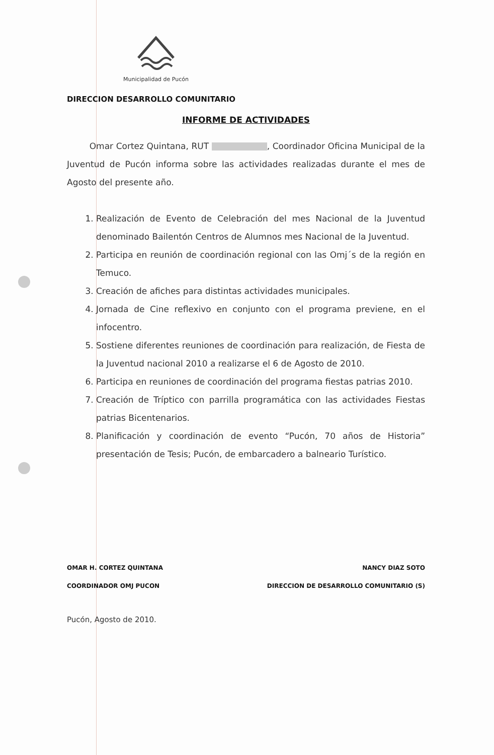Municipalidad de Pucón
DIRECCION DESARROLLO COMUNITARIO
INFORME DE ACTIVIDADES
Omar Cortez Quintana, RUT , Coordinador Oficina Municipal de la Juventud de Pucón informa sobre las actividades realizadas durante el mes de Agosto del presente año.
1. Realización de Evento de Celebración del mes Nacional de la Juventud denominado Bailentón Centros de Alumnos mes Nacional de la Juventud.
2. Participa en reunión de coordinación regional con las Omj´s de la región en Temuco.
3. Creación de afiches para distintas actividades municipales.
4. Jornada de Cine reflexivo en conjunto con el programa previene, en el infocentro.
5. Sostiene diferentes reuniones de coordinación para realización, de Fiesta de la Juventud nacional 2010 a realizarse el 6 de Agosto de 2010.
6. Participa en reuniones de coordinación del programa fiestas patrias 2010.
7. Creación de Tríptico con parrilla programática con las actividades Fiestas patrias Bicentenarios.
8. Planificación y coordinación de evento “Pucón, 70 años de Historia” presentación de Tesis; Pucón, de embarcadero a balneario Turístico.
OMAR H. CORTEZ QUINTANA
COORDINADOR OMJ PUCON
NANCY DIAZ SOTO
DIRECCION DE DESARROLLO COMUNITARIO (S)
Pucón, Agosto de 2010.